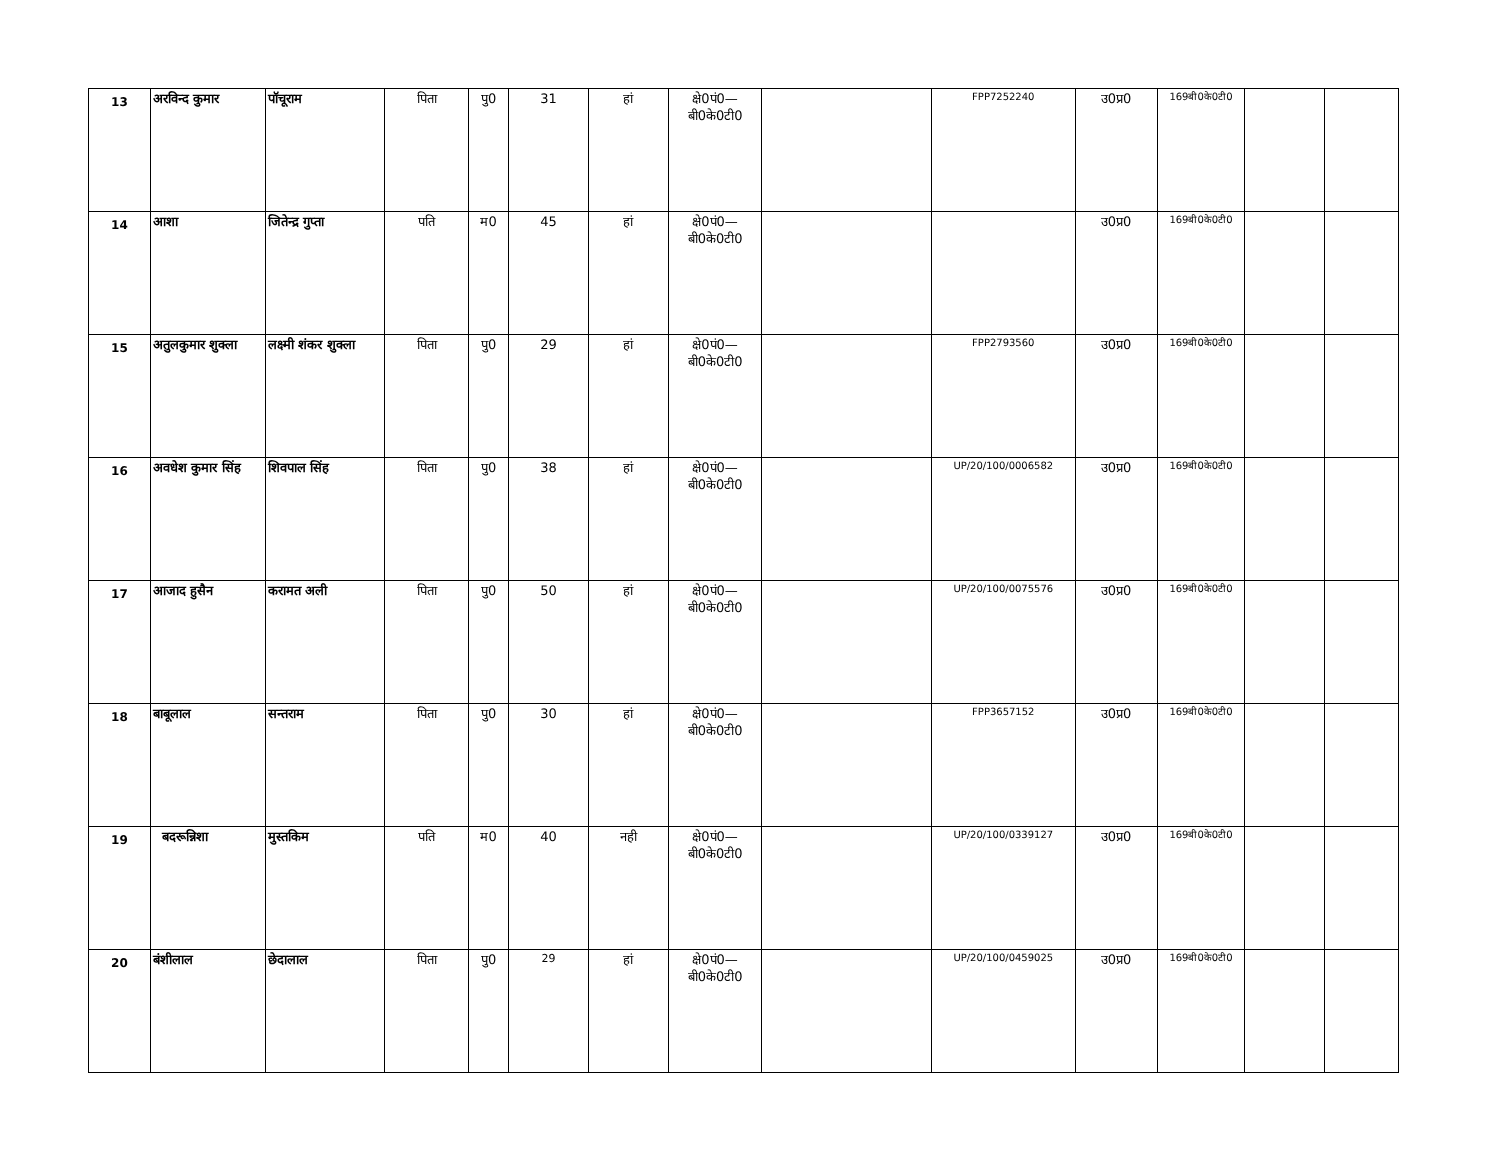| 13 | अरविन्द कुमार | पॉचूराम | पिता | पु0 | 31 | हां | क्षे0पं0— बी0के0टी0 | | FPP7252240 | उ0प्र0 | 169बी0के0टी0 | | |
| 14 | आशा | जितेन्द्र गुप्ता | पति | म0 | 45 | हां | क्षे0पं0— बी0के0टी0 | | | उ0प्र0 | 169बी0के0टी0 | | |
| 15 | अतुलकुमार शुक्ला | लक्ष्मी शंकर शुक्ला | पिता | पु0 | 29 | हां | क्षे0पं0— बी0के0टी0 | | FPP2793560 | उ0प्र0 | 169बी0के0टी0 | | |
| 16 | अवधेश कुमार सिंह | शिवपाल सिंह | पिता | पु0 | 38 | हां | क्षे0पं0— बी0के0टी0 | | UP/20/100/0006582 | उ0प्र0 | 169बी0के0टी0 | | |
| 17 | आजाद हुसैन | करामत अली | पिता | पु0 | 50 | हां | क्षे0पं0— बी0के0टी0 | | UP/20/100/0075576 | उ0प्र0 | 169बी0के0टी0 | | |
| 18 | बाबूलाल | सन्तराम | पिता | पु0 | 30 | हां | क्षे0पं0— बी0के0टी0 | | FPP3657152 | उ0प्र0 | 169बी0के0टी0 | | |
| 19 | बदरून्निशा | मुस्तकिम | पति | म0 | 40 | नही | क्षे0पं0— बी0के0टी0 | | UP/20/100/0339127 | उ0प्र0 | 169बी0के0टी0 | | |
| 20 | बंशीलाल | छेदालाल | पिता | पु0 | 29 | हां | क्षे0पं0— बी0के0टी0 | | UP/20/100/0459025 | उ0प्र0 | 169बी0के0टी0 | | |